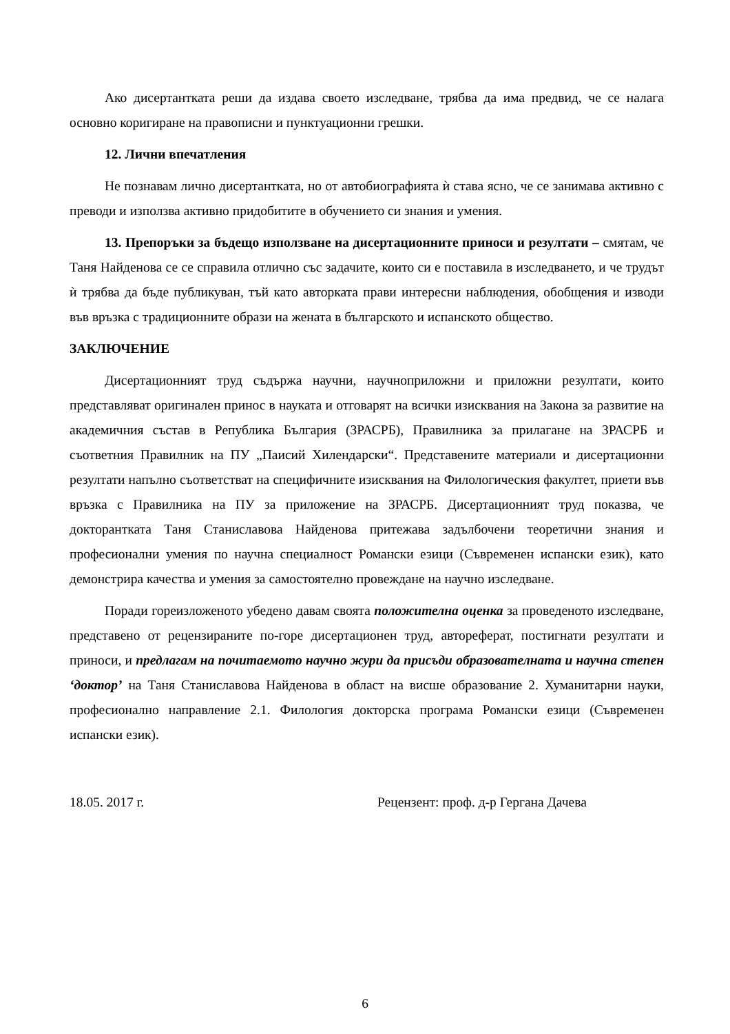Ако дисертантката реши да издава своето изследване, трябва да има предвид, че се налага основно коригиране на правописни и пунктуационни грешки.
12. Лични впечатления
Не познавам лично дисертантката, но от автобиографията ѝ става ясно, че се занимава активно с преводи и използва активно придобитите в обучението си знания и умения.
13. Препоръки за бъдещо използване на дисертационните приноси и резултати – смятам, че Таня Найденова се се справила отлично със задачите, които си е поставила в изследването, и че трудът ѝ трябва да бъде публикуван, тъй като авторката прави интересни наблюдения, обобщения и изводи във връзка с традиционните образи на жената в българското и испанското общество.
ЗАКЛЮЧЕНИЕ
Дисертационният труд съдържа научни, научноприложни и приложни резултати, които представляват оригинален принос в науката и отговарят на всички изисквания на Закона за развитие на академичния състав в Република България (ЗРАСРБ), Правилника за прилагане на ЗРАСРБ и съответния Правилник на ПУ „Паисий Хилендарски“. Представените материали и дисертационни резултати напълно съответстват на специфичните изисквания на Филологическия факултет, приети във връзка с Правилника на ПУ за приложение на ЗРАСРБ. Дисертационният труд показва, че докторантката Таня Станиславова Найденова притежава задълбочени теоретични знания и професионални умения по научна специалност Романски езици (Съвременен испански език), като демонстрира качества и умения за самостоятелно провеждане на научно изследване.
Поради гореизложеното убедено давам своята положителна оценка за проведеното изследване, представено от рецензираните по-горе дисертационен труд, автореферат, постигнати резултати и приноси, и предлагам на почитаемото научно жури да присъди образователната и научна степен ‘доктор’ на Таня Станиславова Найденова в област на висше образование 2. Хуманитарни науки, професионално направление 2.1. Филология докторска програма Романски езици (Съвременен испански език).
18.05. 2017 г. Рецензент: проф. д-р Гергана Дачева
6